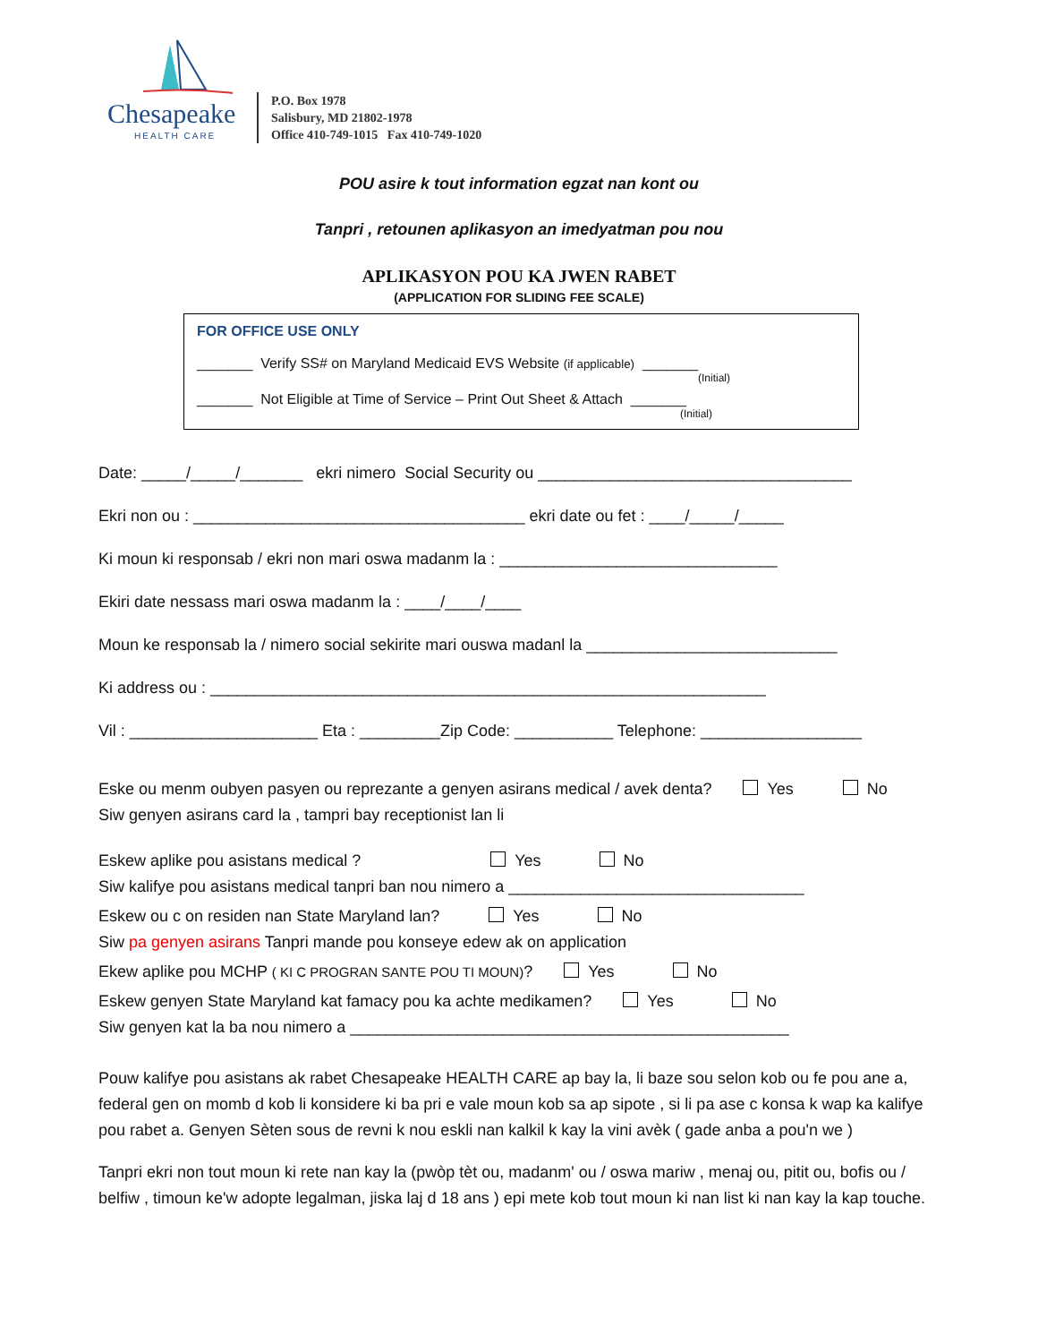Chesapeake
HEALTH CARE
P.O. Box 1978
Salisbury, MD 21802-1978
Office 410-749-1015 Fax 410-749-1020
POU asire k tout information egzat nan kont ou
Tanpri , retounen aplikasyon an imedyatman pou nou
APLIKASYON POU KA JWEN RABET
(APPLICATION FOR SLIDING FEE SCALE)
FOR OFFICE USE ONLY
_______ Verify SS# on Maryland Medicaid EVS Website (if applicable) _______
(Initial)
_______ Not Eligible at Time of Service – Print Out Sheet & Attach _______
(Initial)
Date: _____/_____/_______ ekri nimero Social Security ou ___________________________________
Ekri non ou : _____________________________________ ekri date ou fet : ____/_____/_____
Ki moun ki responsab / ekri non mari oswa madanm la : _______________________________
Ekiri date nessass mari oswa madanm la : ____/____/____
Moun ke responsab la / nimero social sekirite mari ouswa madanl la ____________________________
Ki address ou : ______________________________________________________________
Vil : _____________________ Eta : _________Zip Code: ___________ Telephone: __________________
Eske ou menm oubyen pasyen ou reprezante a genyen asirans medical / avek denta? Yes No
Siw genyen asirans card la , tampri bay receptionist lan li
Eskew aplike pou asistans medical ? Yes No
Siw kalifye pou asistans medical tanpri ban nou nimero a _________________________________
Eskew ou c on residen nan State Maryland lan? Yes No
Siw pa genyen asirans Tanpri mande pou konseye edew ak on application
Ekew aplike pou MCHP ( KI C PROGRAN SANTE POU TI MOUN)? Yes No
Eskew genyen State Maryland kat famacy pou ka achte medikamen? Yes No
Siw genyen kat la ba nou nimero a _________________________________________________
Pouw kalifye pou asistans ak rabet Chesapeake HEALTH CARE ap bay la, li baze sou selon kob ou fe pou ane a, federal gen on momb d kob li konsidere ki ba pri e vale moun kob sa ap sipote , si li pa ase c konsa k wap ka kalifye pou rabet a. Genyen Sèten sous de revni k nou eskli nan kalkil k kay la vini avèk ( gade anba a pou'n we )
Tanpri ekri non tout moun ki rete nan kay la (pwòp tèt ou, madanm' ou / oswa mariw , menaj ou, pitit ou, bofis ou / belfiw , timoun ke'w adopte legalman, jiska laj d 18 ans ) epi mete kob tout moun ki nan list ki nan kay la kap touche.